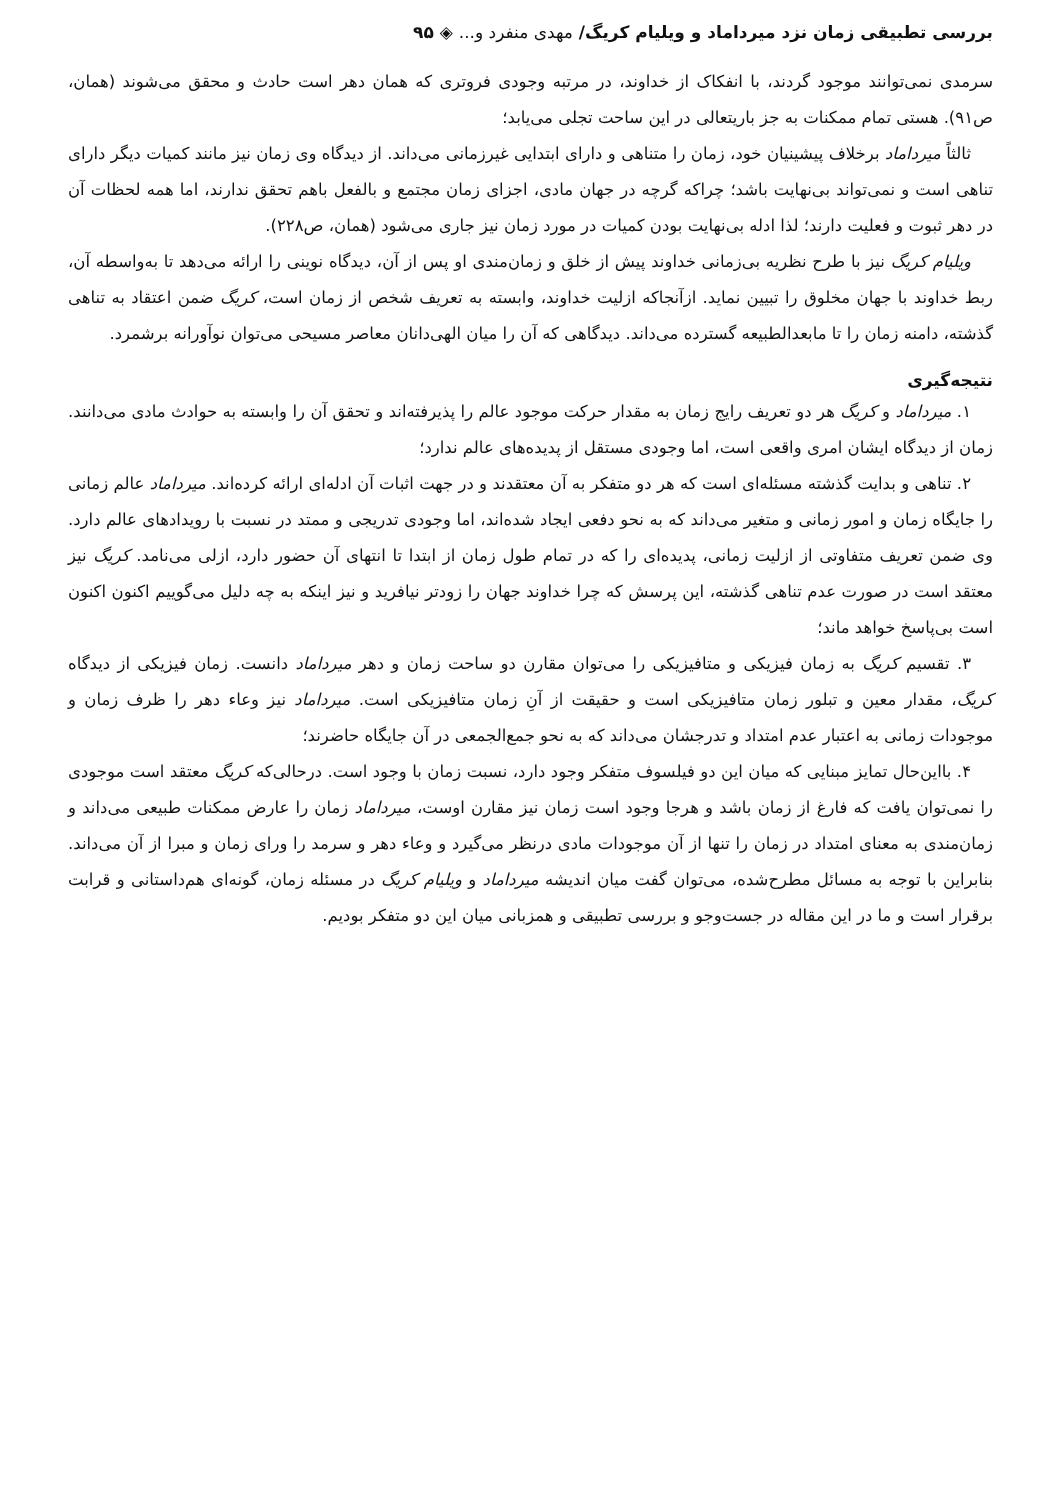بررسی تطبیقی زمان نزد میرداماد و ویلیام کریگ/ مهدی منفرد و... ◈ ۹۵
سرمدی نمی‌توانند موجود گردند، با انفکاک از خداوند، در مرتبه وجودی فروتری که همان دهر است حادث و محقق می‌شوند (همان، ص۹۱). هستی تمام ممکنات به جز باریتعالی در این ساحت تجلی می‌یابد؛
ثالثاً میرداماد برخلاف پیشینیان خود، زمان را متناهی و دارای ابتدایی غیرزمانی می‌داند. از دیدگاه وی زمان نیز مانند کمیات دیگر دارای تناهی است و نمی‌تواند بی‌نهایت باشد؛ چراکه گرچه در جهان مادی، اجزای زمان مجتمع و بالفعل باهم تحقق ندارند، اما همه لحظات آن در دهر ثبوت و فعلیت دارند؛ لذا ادله بی‌نهایت بودن کمیات در مورد زمان نیز جاری می‌شود (همان، ص۲۲۸).
ویلیام کریگ نیز با طرح نظریه بی‌زمانی خداوند پیش از خلق و زمان‌مندی او پس از آن، دیدگاه نوینی را ارائه می‌دهد تا به‌واسطه آن، ربط خداوند با جهان مخلوق را تبیین نماید. ازآنجاکه ازلیت خداوند، وابسته به تعریف شخص از زمان است، کریگ ضمن اعتقاد به تناهی گذشته، دامنه زمان را تا مابعدالطبیعه گسترده می‌داند. دیدگاهی که آن را میان الهی‌دانان معاصر مسیحی می‌توان نوآورانه برشمرد.
نتیجه‌گیری
۱. میرداماد و کریگ هر دو تعریف رایج زمان به مقدار حرکت موجود عالم را پذیرفته‌اند و تحقق آن را وابسته به حوادث مادی می‌دانند. زمان از دیدگاه ایشان امری واقعی است، اما وجودی مستقل از پدیده‌های عالم ندارد؛
۲. تناهی و بدایت گذشته مسئله‌ای است که هر دو متفکر به آن معتقدند و در جهت اثبات آن ادله‌ای ارائه کرده‌اند. میرداماد عالم زمانی را جایگاه زمان و امور زمانی و متغیر می‌داند که به نحو دفعی ایجاد شده‌اند، اما وجودی تدریجی و ممتد در نسبت با رویدادهای عالم دارد. وی ضمن تعریف متفاوتی از ازلیت زمانی، پدیده‌ای را که در تمام طول زمان از ابتدا تا انتهای آن حضور دارد، ازلی می‌نامد. کریگ نیز معتقد است در صورت عدم تناهی گذشته، این پرسش که چرا خداوند جهان را زودتر نیافرید و نیز اینکه به چه دلیل می‌گوییم اکنون اکنون است بی‌پاسخ خواهد ماند؛
۳. تقسیم کریگ به زمان فیزیکی و متافیزیکی را می‌توان مقارن دو ساحت زمان و دهر میرداماد دانست. زمان فیزیکی از دیدگاه کریگ، مقدار معین و تبلور زمان متافیزیکی است و حقیقت از آنِ زمان متافیزیکی است. میرداماد نیز وعاء دهر را ظرف زمان و موجودات زمانی به اعتبار عدم امتداد و تدرجشان می‌داند که به نحو جمع‌الجمعی در آن جایگاه حاضرند؛
۴. بااین‌حال تمایز مبنایی که میان این دو فیلسوف متفکر وجود دارد، نسبت زمان با وجود است. درحالی‌که کریگ معتقد است موجودی را نمی‌توان یافت که فارغ از زمان باشد و هرجا وجود است زمان نیز مقارن اوست، میرداماد زمان را عارض ممکنات طبیعی می‌داند و زمان‌مندی به معنای امتداد در زمان را تنها از آن موجودات مادی درنظر می‌گیرد و وعاء دهر و سرمد را ورای زمان و مبرا از آن می‌داند. بنابراین با توجه به مسائل مطرح‌شده، می‌توان گفت میان اندیشه میرداماد و ویلیام کریگ در مسئله زمان، گونه‌ای هم‌داستانی و قرابت برقرار است و ما در این مقاله در جست‌وجو و بررسی تطبیقی و همزبانی میان این دو متفکر بودیم.